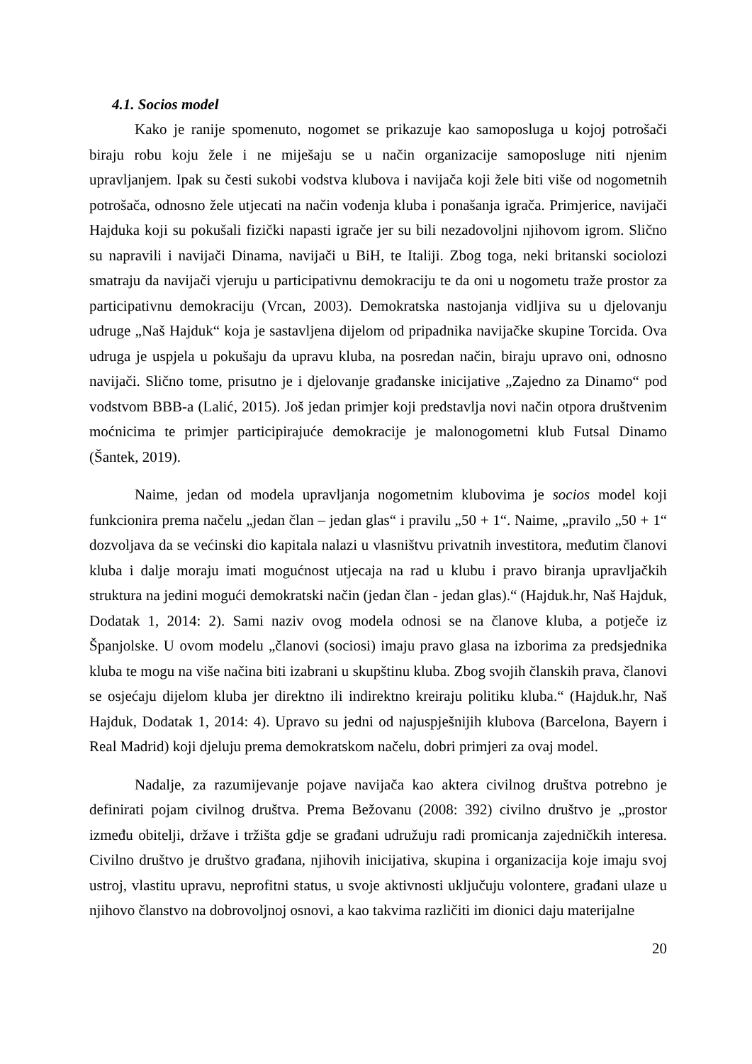4.1. Socios model
Kako je ranije spomenuto, nogomet se prikazuje kao samoposluga u kojoj potrošači biraju robu koju žele i ne miješaju se u način organizacije samoposluge niti njenim upravljanjem. Ipak su česti sukobi vodstva klubova i navijača koji žele biti više od nogometnih potrošača, odnosno žele utjecati na način vođenja kluba i ponašanja igrača. Primjerice, navijači Hajduka koji su pokušali fizički napasti igrače jer su bili nezadovoljni njihovom igrom. Slično su napravili i navijači Dinama, navijači u BiH, te Italiji. Zbog toga, neki britanski sociolozi smatraju da navijači vjeruju u participativnu demokraciju te da oni u nogometu traže prostor za participativnu demokraciju (Vrcan, 2003). Demokratska nastojanja vidljiva su u djelovanju udruge „Naš Hajduk“ koja je sastavljena dijelom od pripadnika navijačke skupine Torcida. Ova udruga je uspjela u pokušaju da upravu kluba, na posredan način, biraju upravo oni, odnosno navijači. Slično tome, prisutno je i djelovanje građanske inicijative „Zajedno za Dinamo“ pod vodstvom BBB-a (Lalić, 2015). Još jedan primjer koji predstavlja novi način otpora društvenim moćnicima te primjer participirajuće demokracije je malonogometni klub Futsal Dinamo (Šantek, 2019).
Naime, jedan od modela upravljanja nogometnim klubovima je socios model koji funkcionira prema načelu „jedan član – jedan glas“ i pravilu „50 + 1“. Naime, „pravilo „50 + 1“ dozvoljava da se većinski dio kapitala nalazi u vlasništvu privatnih investitora, međutim članovi kluba i dalje moraju imati mogućnost utjecaja na rad u klubu i pravo biranja upravljačkih struktura na jedini mogući demokratski način (jedan član - jedan glas).“ (Hajduk.hr, Naš Hajduk, Dodatak 1, 2014: 2). Sami naziv ovog modela odnosi se na članove kluba, a potječe iz Španjolske. U ovom modelu „članovi (sociosi) imaju pravo glasa na izborima za predsjednika kluba te mogu na više načina biti izabrani u skupštinu kluba. Zbog svojih članskih prava, članovi se osjećaju dijelom kluba jer direktno ili indirektno kreiraju politiku kluba.“ (Hajduk.hr, Naš Hajduk, Dodatak 1, 2014: 4). Upravo su jedni od najuspješnijih klubova (Barcelona, Bayern i Real Madrid) koji djeluju prema demokratskom načelu, dobri primjeri za ovaj model.
Nadalje, za razumijevanje pojave navijača kao aktera civilnog društva potrebno je definirati pojam civilnog društva. Prema Bežovanu (2008: 392) civilno društvo je „prostor između obitelji, države i tržišta gdje se građani udružuju radi promicanja zajedničkih interesa. Civilno društvo je društvo građana, njihovih inicijativa, skupina i organizacija koje imaju svoj ustroj, vlastitu upravu, neprofitni status, u svoje aktivnosti uključuju volontere, građani ulaze u njihovo članstvo na dobrovoljnoj osnovi, a kao takvima različiti im dionici daju materijalne
20